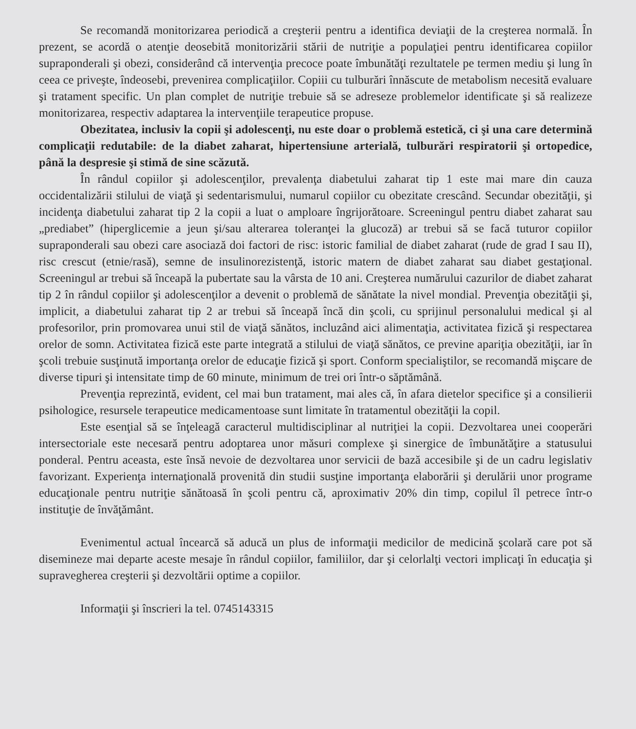Se recomandă monitorizarea periodică a creşterii pentru a identifica deviaţii de la creşterea normală. În prezent, se acordă o atenţie deosebită monitorizării stării de nutriţie a populaţiei pentru identificarea copiilor supraponderali şi obezi, considerând că intervenţia precoce poate îmbunătăţi rezultatele pe termen mediu şi lung în ceea ce priveşte, îndeosebi, prevenirea complicaţiilor. Copiii cu tulburări înnăscute de metabolism necesită evaluare şi tratament specific. Un plan complet de nutriţie trebuie să se adreseze problemelor identificate şi să realizeze monitorizarea, respectiv adaptarea la intervenţiile terapeutice propuse.
Obezitatea, inclusiv la copii şi adolescenţi, nu este doar o problemă estetică, ci şi una care determină complicaţii redutabile: de la diabet zaharat, hipertensiune arterială, tulburări respiratorii şi ortopedice, până la despresie şi stimă de sine scăzută.
În rândul copiilor şi adolescenţilor, prevalenţa diabetului zaharat tip 1 este mai mare din cauza occidentalizării stilului de viaţă şi sedentarismului, numarul copiilor cu obezitate crescând. Secundar obezităţii, şi incidenţa diabetului zaharat tip 2 la copii a luat o amploare îngrijorătoare. Screeningul pentru diabet zaharat sau „prediabet” (hiperglicemie a jeun şi/sau alterarea toleranţei la glucoză) ar trebui să se facă tuturor copiilor supraponderali sau obezi care asociază doi factori de risc: istoric familial de diabet zaharat (rude de grad I sau II), risc crescut (etnie/rasă), semne de insulinorezistenţă, istoric matern de diabet zaharat sau diabet gestaţional. Screeningul ar trebui să înceapă la pubertate sau la vârsta de 10 ani. Creşterea numărului cazurilor de diabet zaharat tip 2 în rândul copiilor şi adolescenţilor a devenit o problemă de sănătate la nivel mondial. Prevenţia obezităţii şi, implicit, a diabetului zaharat tip 2 ar trebui să înceapă încă din şcoli, cu sprijinul personalului medical şi al profesorilor, prin promovarea unui stil de viaţă sănătos, incluzând aici alimentaţia, activitatea fizică şi respectarea orelor de somn. Activitatea fizică este parte integrată a stilului de viaţă sănătos, ce previne apariţia obezităţii, iar în şcoli trebuie susţinută importanţa orelor de educaţie fizică şi sport. Conform specialiştilor, se recomandă mişcare de diverse tipuri şi intensitate timp de 60 minute, minimum de trei ori într-o săptămână.
Prevenţia reprezintă, evident, cel mai bun tratament, mai ales că, în afara dietelor specifice şi a consilierii psihologice, resursele terapeutice medicamentoase sunt limitate în tratamentul obezităţii la copil.
Este esenţial să se înţeleagă caracterul multidisciplinar al nutriţiei la copii. Dezvoltarea unei cooperări intersectoriale este necesară pentru adoptarea unor măsuri complexe şi sinergice de îmbunătăţire a statusului ponderal. Pentru aceasta, este însă nevoie de dezvoltarea unor servicii de bază accesibile şi de un cadru legislativ favorizant. Experienţa internaţională provenită din studii susţine importanţa elaborării şi derulării unor programe educaţionale pentru nutriţie sănătoasă în şcoli pentru că, aproximativ 20% din timp, copilul îl petrece într-o instituţie de învăţământ.
Evenimentul actual încearcă să aducă un plus de informaţii medicilor de medicină şcolară care pot să disemineze mai departe aceste mesaje în rândul copiilor, familiilor, dar şi celorlalţi vectori implicaţi în educaţia şi supravegherea creşterii şi dezvoltării optime a copiilor.
Informaţii şi înscrieri la tel. 0745143315